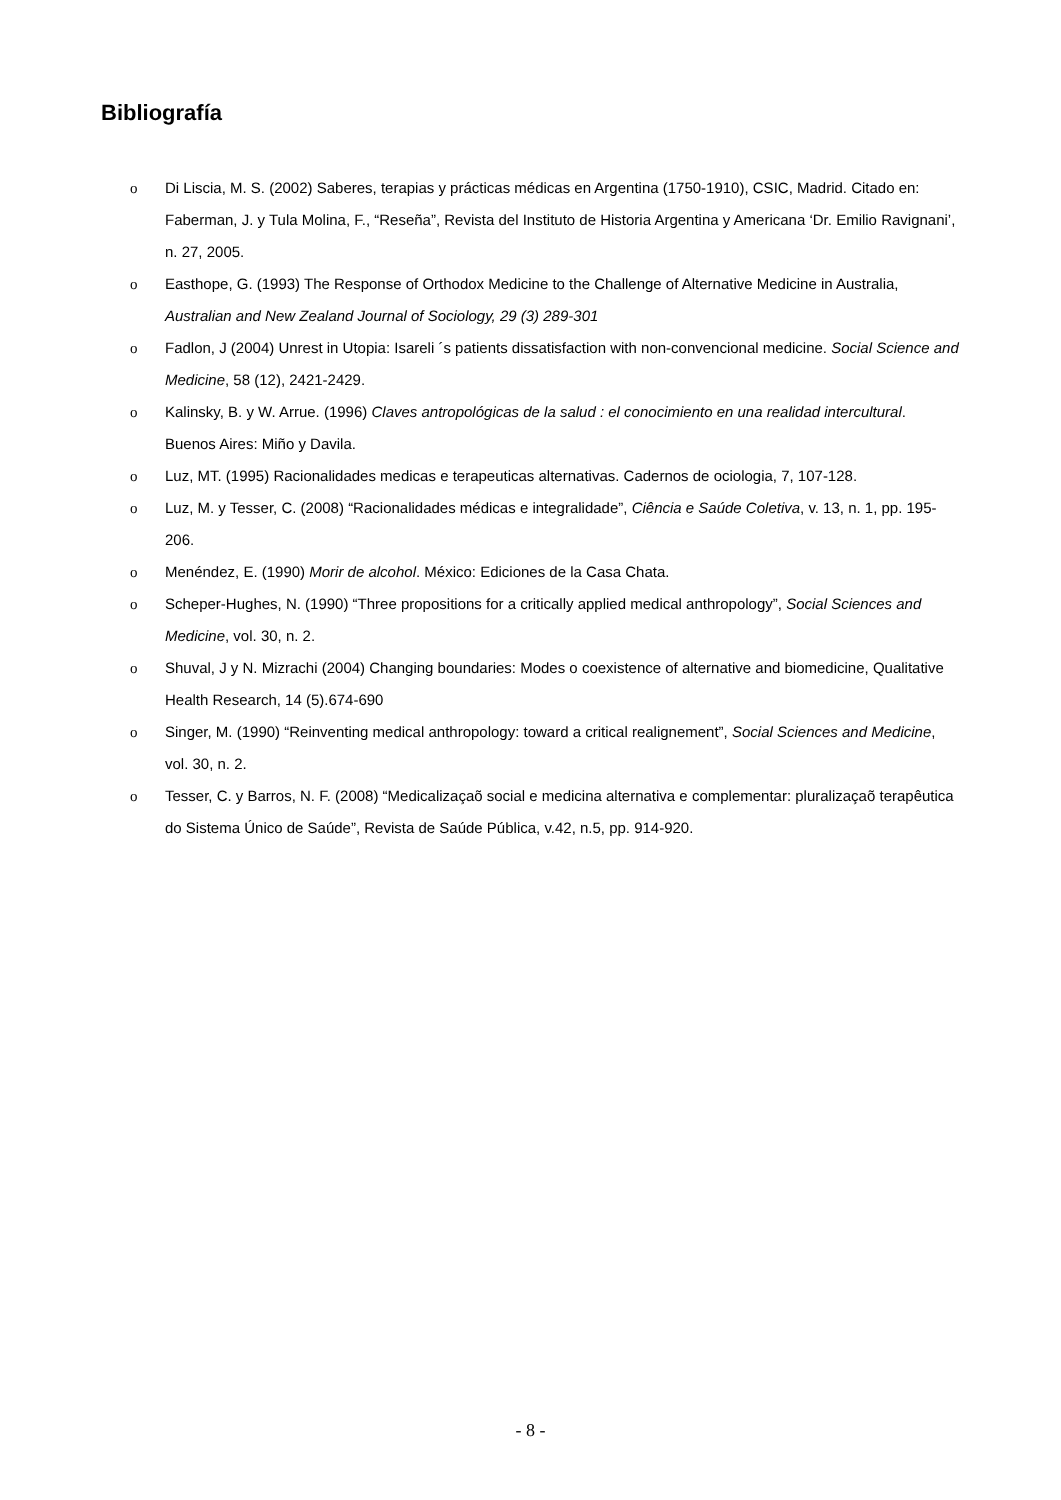Bibliografía
o Di Liscia, M. S. (2002) Saberes, terapias y prácticas médicas en Argentina (1750-1910), CSIC, Madrid. Citado en: Faberman, J. y Tula Molina, F., “Reseña”, Revista del Instituto de Historia Argentina y Americana ‘Dr. Emilio Ravignani’, n. 27, 2005.
o Easthope, G. (1993) The Response of Orthodox Medicine to the Challenge of Alternative Medicine in Australia, Australian and New Zealand Journal of Sociology, 29 (3) 289-301
o Fadlon, J (2004) Unrest in Utopia: Isareli ´s patients dissatisfaction with non-convencional medicine. Social Science and Medicine, 58 (12), 2421-2429.
o Kalinsky, B. y W. Arrue. (1996) Claves antropológicas de la salud : el conocimiento en una realidad intercultural. Buenos Aires: Miño y Davila.
o Luz, MT. (1995) Racionalidades medicas e terapeuticas alternativas. Cadernos de ociologia, 7, 107-128.
o Luz, M. y Tesser, C. (2008) “Racionalidades médicas e integralidade”, Ciência e Saúde Coletiva, v. 13, n. 1, pp. 195- 206.
o Menéndez, E. (1990) Morir de alcohol. México: Ediciones de la Casa Chata.
o Scheper-Hughes, N. (1990) “Three propositions for a critically applied medical anthropology”, Social Sciences and Medicine, vol. 30, n. 2.
o Shuval, J y N. Mizrachi (2004) Changing boundaries: Modes o coexistence of alternative and biomedicine, Qualitative Health Research, 14 (5).674-690
o Singer, M. (1990) “Reinventing medical anthropology: toward a critical realignement”, Social Sciences and Medicine, vol. 30, n. 2.
o Tesser, C. y Barros, N. F. (2008) “Medicalizaçaõ social e medicina alternativa e complementar: pluralizaçaõ terapêutica do Sistema Único de Saúde”, Revista de Saúde Pública, v.42, n.5, pp. 914-920.
- 8 -